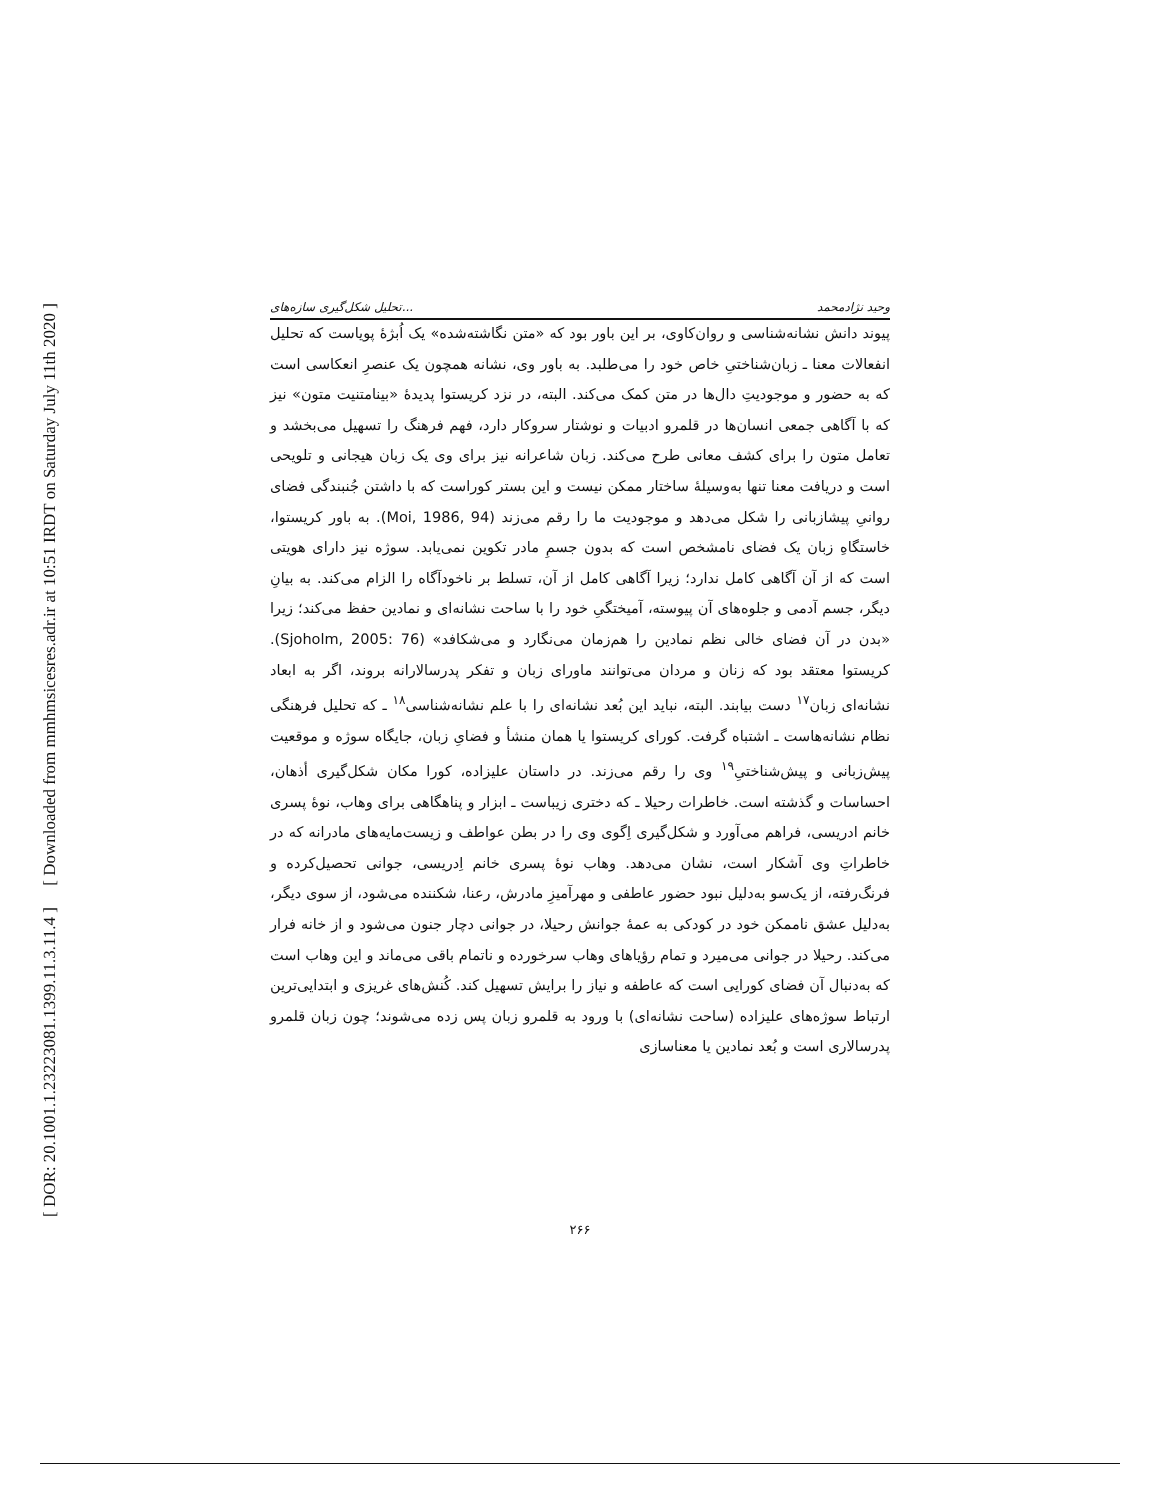[ DOR: 20.1001.1.23223081.1399.11.3.11.4 ] [ Downloaded from mmhmsicesres.adr.ir at 10:51 IRDT on Saturday July 11th 2020 ]
تحلیل شکل‌گیری سازه‌های... وحید نژادمحمد
پیوند دانش نشانه‌شناسی و روان‌کاوی، بر این باور بود که «متن نگاشته‌شده» یک اُبژهٔ پویاست که تحلیل انفعالات معنا ـ زبان‌شناختیِ خاص خود را می‌طلبد. به باور وی، نشانه همچون یک عنصرِ انعکاسی است که به حضور و موجودیتِ دال‌ها در متن کمک می‌کند. البته، در نزد کریستوا پدیدهٔ «بینامتنیت متون» نیز که با آگاهی جمعی انسان‌ها در قلمرو ادبیات و نوشتار سروکار دارد، فهم فرهنگ را تسهیل می‌بخشد و تعامل متون را برای کشف معانی طرح می‌کند. زبان شاعرانه نیز برای وی یک زبان هیجانی و تلویحی است و دریافت معنا تنها به‌وسیلهٔ ساختار ممکن نیست و این بستر کوراست که با داشتن جُنبندگی فضای روانیِ پیشازبانی را شکل می‌دهد و موجودیت ما را رقم می‌زند (Moi, 1986, 94). به باور کریستوا، خاستگاهِ زبان یک فضای نامشخص است که بدون جسمِ مادر تکوین نمی‌یابد. سوژه نیز دارای هویتی است که از آن آگاهی کامل ندارد؛ زیرا آگاهی کامل از آن، تسلط بر ناخودآگاه را الزام می‌کند. به بیانِ دیگر، جسم آدمی و جلوه‌های آن پیوسته، آمیختگیِ خود را با ساحت نشانه‌ای و نمادین حفظ می‌کند؛ زیرا «بدن در آن فضای خالی نظم نمادین را هم‌زمان می‌نگارد و می‌شکافد» (Sjoholm, 2005: 76). کریستوا معتقد بود که زنان و مردان می‌توانند ماورای زبان و تفکر پدرسالارانه بروند، اگر به ابعاد نشانه‌ای زبان<sup>۱۷</sup> دست بیابند. البته، نباید این بُعد نشانه‌ای را با علم نشانه‌شناسی<sup>۱۸</sup> ـ که تحلیل فرهنگی نظام نشانه‌هاست ـ اشتباه گرفت. کورای کریستوا یا همان منشأ و فضایِ زبان، جایگاه سوژه و موقعیت پیش‌زبانی و پیش‌شناختیِ<sup>۱۹</sup> وی را رقم می‌زند. در داستان علیزاده، کورا مکان شکل‌گیری أذهان، احساسات و گذشته است. خاطرات رحیلا ـ که دختری زیباست ـ ابزار و پناهگاهی برای وهاب، نوهٔ پسری خانم ادریسی، فراهم می‌آورد و شکل‌گیری اِگوی وی را در بطن عواطف و زیست‌مایه‌های مادرانه که در خاطراتِ وی آشکار است، نشان می‌دهد. وهاب نوهٔ پسری خانم اِدریسی، جوانی تحصیل‌کرده و فرنگ‌رفته، از یک‌سو به‌دلیل نبود حضور عاطفی و مهرآمیزِ مادرش، رعنا، شکننده می‌شود، از سوی دیگر، به‌دلیل عشق ناممکن خود در کودکی به عمهٔ جوانش رحیلا، در جوانی دچار جنون می‌شود و از خانه فرار می‌کند. رحیلا در جوانی می‌میرد و تمام رؤیاهای وهاب سرخورده و ناتمام باقی می‌ماند و این وهاب است که به‌دنبال آن فضای کورایی است که عاطفه و نیاز را برایش تسهیل کند. کُنش‌های غریزی و ابتدایی‌ترین ارتباط سوژه‌های علیزاده (ساحت نشانه‌ای) با ورود به قلمرو زبان پس زده می‌شوند؛ چون زبان قلمرو پدرسالاری است و بُعد نمادین یا معناسازی
۲۶۶